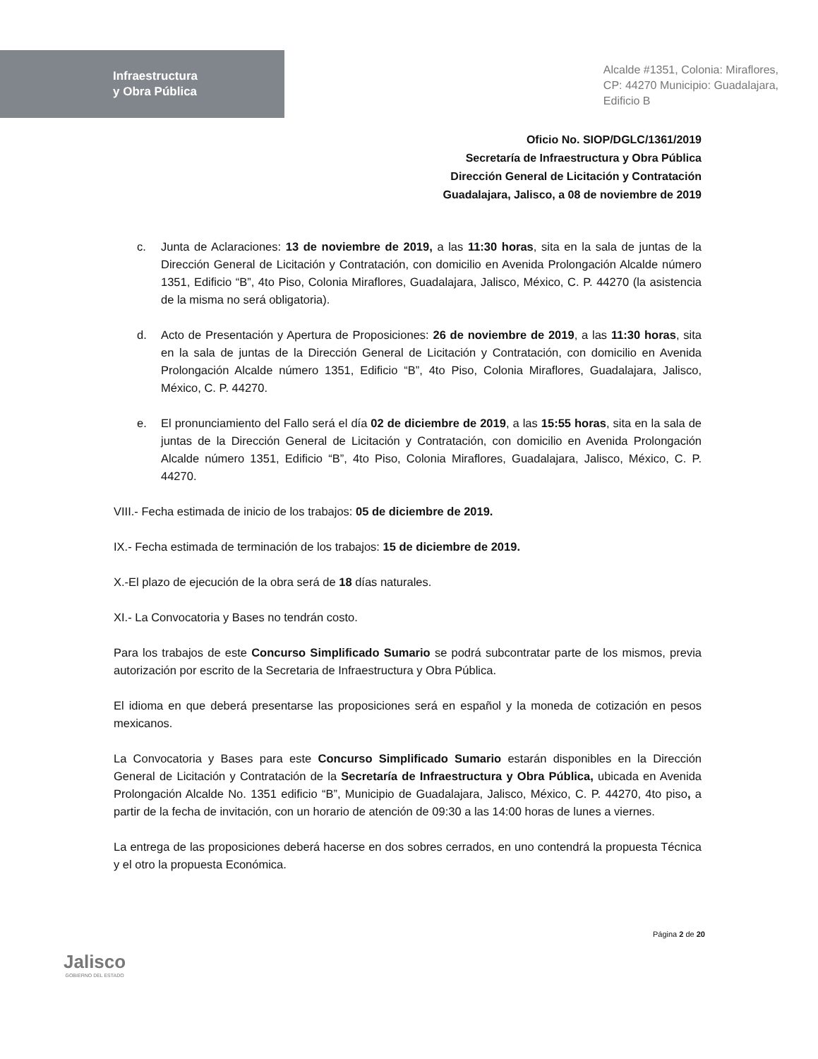Infraestructura
y Obra Pública
Alcalde #1351, Colonia: Miraflores,
CP: 44270 Municipio: Guadalajara,
Edificio B
Oficio No. SIOP/DGLC/1361/2019
Secretaría de Infraestructura y Obra Pública
Dirección General de Licitación y Contratación
Guadalajara, Jalisco, a 08 de noviembre de 2019
c. Junta de Aclaraciones: 13 de noviembre de 2019, a las 11:30 horas, sita en la sala de juntas de la Dirección General de Licitación y Contratación, con domicilio en Avenida Prolongación Alcalde número 1351, Edificio “B”, 4to Piso, Colonia Miraflores, Guadalajara, Jalisco, México, C. P. 44270 (la asistencia de la misma no será obligatoria).
d. Acto de Presentación y Apertura de Proposiciones: 26 de noviembre de 2019, a las 11:30 horas, sita en la sala de juntas de la Dirección General de Licitación y Contratación, con domicilio en Avenida Prolongación Alcalde número 1351, Edificio “B”, 4to Piso, Colonia Miraflores, Guadalajara, Jalisco, México, C. P. 44270.
e. El pronunciamiento del Fallo será el día 02 de diciembre de 2019, a las 15:55 horas, sita en la sala de juntas de la Dirección General de Licitación y Contratación, con domicilio en Avenida Prolongación Alcalde número 1351, Edificio “B”, 4to Piso, Colonia Miraflores, Guadalajara, Jalisco, México, C. P. 44270.
VIII.- Fecha estimada de inicio de los trabajos: 05 de diciembre de 2019.
IX.- Fecha estimada de terminación de los trabajos: 15 de diciembre de 2019.
X.-El plazo de ejecución de la obra será de 18 días naturales.
XI.- La Convocatoria y Bases no tendrán costo.
Para los trabajos de este Concurso Simplificado Sumario se podrá subcontratar parte de los mismos, previa autorización por escrito de la Secretaria de Infraestructura y Obra Pública.
El idioma en que deberá presentarse las proposiciones será en español y la moneda de cotización en pesos mexicanos.
La Convocatoria y Bases para este Concurso Simplificado Sumario estarán disponibles en la Dirección General de Licitación y Contratación de la Secretaría de Infraestructura y Obra Pública, ubicada en Avenida Prolongación Alcalde No. 1351 edificio “B”, Municipio de Guadalajara, Jalisco, México, C. P. 44270, 4to piso, a partir de la fecha de invitación, con un horario de atención de 09:30 a las 14:00 horas de lunes a viernes.
La entrega de las proposiciones deberá hacerse en dos sobres cerrados, en uno contendrá la propuesta Técnica y el otro la propuesta Económica.
Jalisco
GOBIERNO DEL ESTADO
Página 2 de 20